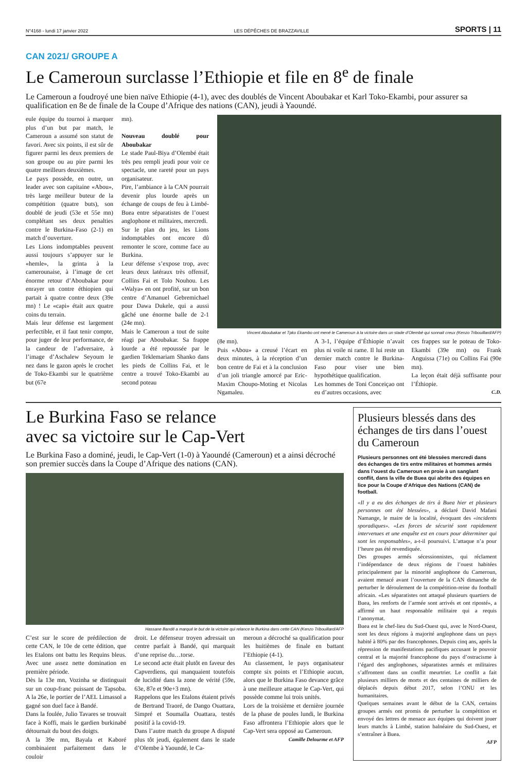N°4168 - lundi 17 janvier 2022 LES DÉPÊCHES DE BRAZZAVILLE SPORTS | 11
CAN 2021/ GROUPE A
Le Cameroun surclasse l’Ethiopie et file en 8<sup>e</sup> de finale
Le Cameroun a foudroyé une bien naïve Ethiopie (4-1), avec des doublés de Vincent Aboubakar et Karl Toko-Ekambi, pour assurer sa qualification en 8e de finale de la Coupe d’Afrique des nations (CAN), jeudi à Yaoundé.
eule équipe du tournoi à marquer plus d’un but par match, le Cameroun a assumé son statut de favori. Avec six points, il est sûr de figurer parmi les deux premiers de son groupe ou au pire parmi les quatre meilleurs deuxièmes.
Le pays possède, en outre, un leader avec son capitaine «Abou», très large meilleur buteur de la compétition (quatre buts), son doublé de jeudi (53e et 55e mn) complétant ses deux penalties contre le Burkina-Faso (2-1) en match d’ouverture.
Les Lions indomptables peuvent aussi toujours s’appuyer sur le «hemle», la grinta à la camerounaise, à l’image de cet énorme retour d’Aboubakar pour enrayer un contre éthiopien qui partait à quatre contre deux (39e mn) ! Le «capi» était aux quatre coins du terrain.
Mais leur défense est largement perfectible, et il faut tenir compte, pour juger de leur performance, de la candeur de l’adversaire, à l’image d’Aschalew Seyoum le nez dans le gazon après le crochet de Toko-Ekambi sur le quatrième but (67e
mn).
Nouveau doublé pour Aboubakar
Le stade Paul-Biya d’Olembé était très peu rempli jeudi pour voir ce spectacle, une rareté pour un pays organisateur.
Pire, l’ambiance à la CAN pourrait devenir plus lourde après un échange de coups de feu à Limbé-Buea entre séparatistes de l’ouest anglophone et militaires, mercredi.
Sur le plan du jeu, les Lions indomptables ont encore dû remonter le score, comme face au Burkina.
Leur défense s’expose trop, avec leurs deux latéraux très offensif, Collins Fai et Tolo Nouhou. Les «Walya» en ont profité, sur un bon centre d’Amanuel Gebremichael pour Dawa Dukele, qui a aussi gâché une énorme balle de 2-1 (24e mn).
Mais le Cameroun a tout de suite réagi par Aboubakar. Sa frappe lourde a été repoussée par le gardien Teklemariam Shanko dans les pieds de Collins Fai, et le centre a trouvé Toko-Ekambi au second poteau
Vincent Aboubakar et Tpko Ekambo ont mené le Cameroun à la victoire dans un stade d’Olembé qui sonnait creux (Kenzo Tribouillard/AFP)
(8e mn).
Puis «Abou» a creusé l’écart en deux minutes, à la réception d’un bon centre de Fai et à la conclusion d’un joli triangle amorcé par Eric-Maxim Choupo-Moting et Nicolas Ngamaleu.
A 3-1, l’équipe d’Éthiopie n’avait plus ni voile ni rame. Il lui reste un dernier match contre le Burkina-Faso pour viser une bien hypothétique qualification.
Les hommes de Toni Conceiçao ont eu d’autres occasions, avec
ces frappes sur le poteau de Toko-Ekambi (39e mn) ou Frank Anguissa (71e) ou Collins Fai (90e mn).
La leçon était déjà suffisante pour l’Éthiopie.
C.D.
Le Burkina Faso se relance
avec sa victoire sur le Cap-Vert
Le Burkina Faso a dominé, jeudi, le Cap-Vert (1-0) à Yaoundé (Cameroun) et a ainsi décroché son premier succès dans la Coupe d’Afrique des nations (CAN).
Hassane Bandé a marqué le but de la victoire qui relance le Burkina dans cette CAN (Kenzo Tribouillard/AFP
C’est sur le score de prédilection de cette CAN, le 10e de cette édition, que les Etalons ont battu les Requins bleus. Avec une assez nette domination en première période.
Dès la 13e mn, Vozinha se distinguait sur un coup-franc puissant de Tapsoba. A la 26e, le portier de l’AEL Limassol a gagné son duel face à Bandé.
Dans la foulée, Julio Tavares se trouvait face à Koffi, mais le gardien burkinabé détournait du bout des doigts.
A la 39e mn, Bayala et Kaboré combinaient parfaitement dans le couloir
droit. Le défenseur troyen adressait un centre parfait à Bandé, qui marquait d’une reprise du…torse.
Le second acte était plutôt en faveur des Capverdiens, qui manquaient toutefois de lucidité dans la zone de vérité (59e, 63e, 87e et 90e+3 mn).
Rappelons que les Etalons étaient privés de Bertrand Traoré, de Dango Ouattara, Simpré et Soumaïla Ouattara, testés positif à la covid-19.
Dans l’autre match du groupe A disputé plus tôt jeudi, également dans le stade d’Olembe à Yaoundé, le Ca-
meroun a décroché sa qualification pour les huitièmes de finale en battant l’Ethiopie (4-1).
Au classement, le pays organisateur compte six points et l’Ethiopie aucun, alors que le Burkina Faso devance grâce à une meilleure attaque le Cap-Vert, qui possède comme lui trois unités.
Lors de la troisième et dernière journée de la phase de poules lundi, le Burkina Faso affrontera l’Ethiopie alors que le Cap-Vert sera opposé au Cameroun.
Camille Delourme et AFP
Plusieurs blessés dans des échanges de tirs dans l’ouest du Cameroun
Plusieurs personnes ont été blessées mercredi dans des échanges de tirs entre militaires et hommes armés dans l’ouest du Cameroun en proie à un sanglant conflit, dans la ville de Buea qui abrite des équipes en lice pour la Coupe d’Afrique des Nations (CAN) de football.
«Il y a eu des échanges de tirs à Buea hier et plusieurs personnes ont été blessées», a déclaré David Mafani Namange, le maire de la localité, évoquant des «incidents sporadiques». «Les forces de sécurité sont rapidement intervenues et une enquête est en cours pour déterminer qui sont les responsables», a-t-il poursuivi. L’attaque n’a pour l’heure pas été revendiquée.
Des groupes armés sécessionnistes, qui réclament l’indépendance de deux régions de l’ouest habitées principalement par la minorité anglophone du Cameroun, avaient menacé avant l’ouverture de la CAN dimanche de perturber le déroulement de la compétition-reine du football africain. «Les séparatistes ont attaqué plusieurs quartiers de Buea, les renforts de l’armée sont arrivés et ont riposté», a affirmé un haut responsable militaire qui a requis l’anonymat.
Buea est le chef-lieu du Sud-Ouest qui, avec le Nord-Ouest, sont les deux régions à majorité anglophone dans un pays habité à 80% par des francophones. Depuis cinq ans, après la répression de manifestations pacifiques accusant le pouvoir central et la majorité francophone du pays d’ostracisme à l’égard des anglophones, séparatistes armés et militaires s’affrontent dans un conflit meurtrier. Le conflit a fait plusieurs milliers de morts et des centaines de milliers de déplacés depuis début 2017, selon l’ONU et les humanitaires.
Quelques semaines avant le début de la CAN, certains groupes armés ont promis de perturber la compétition et envoyé des lettres de menace aux équipes qui doivent jouer leurs matchs à Limbé, station balnéaire du Sud-Ouest, et s’entraîner à Buea.
AFP